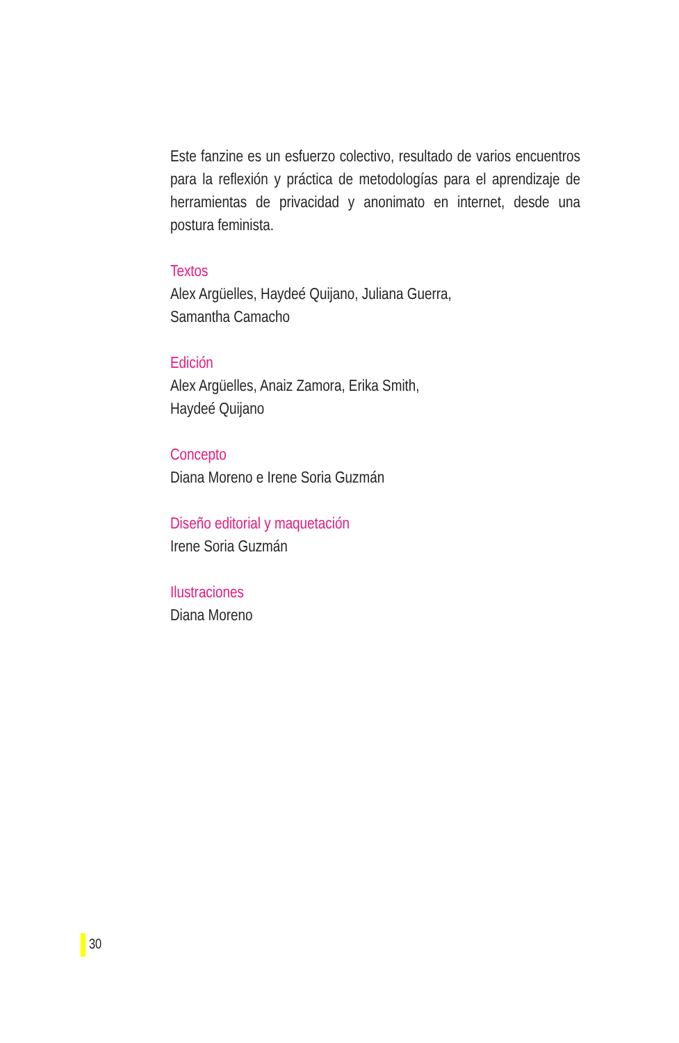Este fanzine es un esfuerzo colectivo, resultado de varios encuentros para la reflexión y práctica de metodologías para el aprendizaje de herramientas de privacidad y anonimato en internet, desde una postura feminista.
Textos
Alex Argüelles, Haydeé Quijano, Juliana Guerra,
Samantha Camacho
Edición
Alex Argüelles, Anaiz Zamora, Erika Smith,
Haydeé Quijano
Concepto
Diana Moreno e Irene Soria Guzmán
Diseño editorial y maquetación
Irene Soria Guzmán
Ilustraciones
Diana Moreno
30